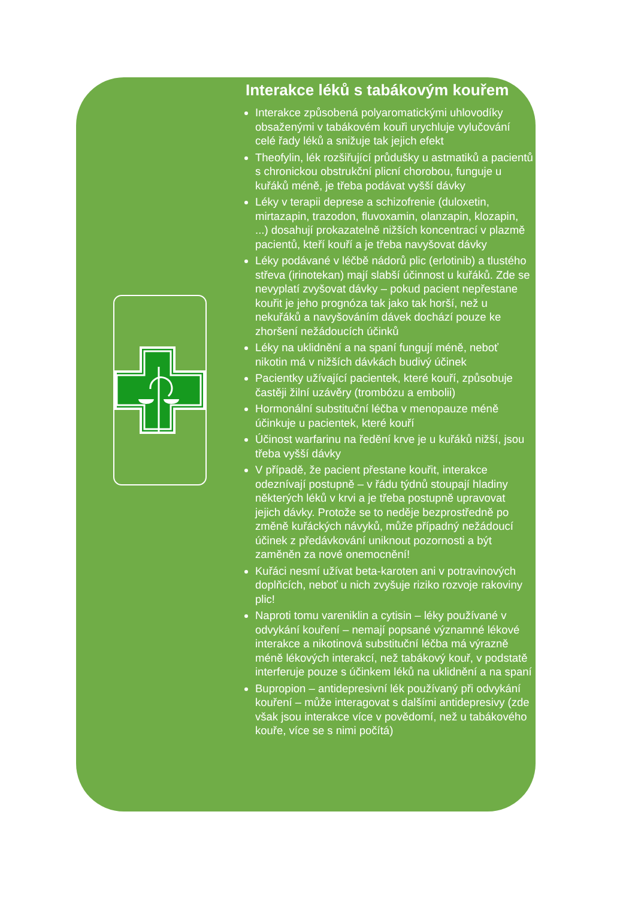Interakce léků s tabákovým kouřem
Interakce způsobená polyaromatickými uhlovodíky obsaženými v tabákovém kouři urychluje vylučování celé řady léků a snižuje tak jejich efekt
Theofylin, lék rozšiřující průdušky u astmatiků a pacientů s chronickou obstrukční plicní chorobou, funguje u kuřáků méně, je třeba podávat vyšší dávky
Léky v terapii deprese a schizofrenie (duloxetin, mirtazapin, trazodon, fluvoxamin, olanzapin, klozapin, ...) dosahují prokazatelně nižších koncentrací v plazmě pacientů, kteří kouří a je třeba navyšovat dávky
Léky podávané v léčbě nádorů plic (erlotinib) a tlustého střeva (irinotekan) mají slabší účinnost u kuřáků. Zde se nevyplatí zvyšovat dávky – pokud pacient nepřestane kouřit je jeho prognóza tak jako tak horší, než u nekuřáků a navyšováním dávek dochází pouze ke zhoršení nežádoucích účinků
Léky na uklidnění a na spaní fungují méně, neboť nikotin má v nižších dávkách budivý účinek
Pacientky užívající pacientek, které kouří, způsobuje častěji žilní uzávěry (trombózu a embolii)
Hormonální substituční léčba v menopauze méně účinkuje u pacientek, které kouří
Účinost warfarinu na ředění krve je u kuřáků nižší, jsou třeba vyšší dávky
V případě, že pacient přestane kouřit, interakce odeznívají postupně – v řádu týdnů stoupají hladiny některých léků v krvi a je třeba postupně upravovat jejich dávky. Protože se to neděje bezprostředně po změně kuřáckých návyků, může případný nežádoucí účinek z předávkování uniknout pozornosti a být zaměněn za nové onemocnění!
Kuřáci nesmí užívat beta-karoten ani v potravinových doplňcích, neboť u nich zvyšuje riziko rozvoje rakoviny plic!
Naproti tomu vareniklin a cytisin – léky používané v odvykání kouření – nemají popsané významné lékové interakce a nikotinová substituční léčba má výrazně méně lékových interakcí, než tabákový kouř, v podstatě interferuje pouze s účinkem léků na uklidnění a na spaní
Bupropion – antidepresivní lék používaný při odvykání kouření – může interagovat s dalšími antidepresivy (zde však jsou interakce více v povědomí, než u tabákového kouře, více se s nimi počítá)